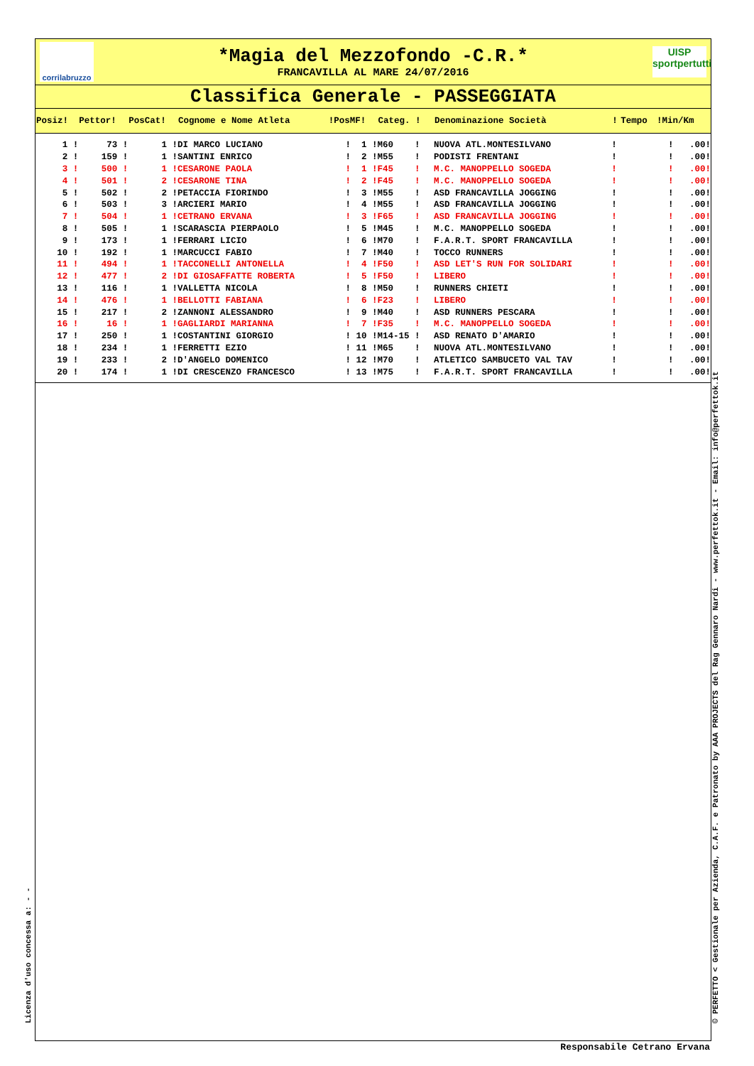corrilabruzzo
*Magia del Mezzofondo -C.R.*
FRANCAVILLA AL MARE 24/07/2016
UISP
sportpertutti
Classifica Generale - PASSEGGIATA
| Posiz! | Pettor! | PosCat! | Cognome e Nome Atleta | !PosMF! | Categ. ! | Denominazione Società | ! | Tempo | !Min/Km |
| --- | --- | --- | --- | --- | --- | --- | --- | --- | --- |
| 1 ! | 73 ! | 1 ! | DI MARCO LUCIANO | ! 1 ! | M60 ! | NUOVA ATL.MONTESILVANO | ! | | ! .00! |
| 2 ! | 159 ! | 1 ! | SANTINI ENRICO | ! 2 ! | M55 ! | PODISTI FRENTANI | ! | | ! .00! |
| 3 ! | 500 ! | 1 ! | CESARONE PAOLA | ! 1 ! | F45 ! | M.C. MANOPPELLO SOGEDA | ! | | ! .00! |
| 4 ! | 501 ! | 2 ! | CESARONE TINA | ! 2 ! | F45 ! | M.C. MANOPPELLO SOGEDA | ! | | ! .00! |
| 5 ! | 502 ! | 2 ! | PETACCIA FIORINDO | ! 3 ! | M55 ! | ASD FRANCAVILLA JOGGING | ! | | ! .00! |
| 6 ! | 503 ! | 3 ! | ARCIERI MARIO | ! 4 ! | M55 ! | ASD FRANCAVILLA JOGGING | ! | | ! .00! |
| 7 ! | 504 ! | 1 ! | CETRANO ERVANA | ! 3 ! | F65 ! | ASD FRANCAVILLA JOGGING | ! | | ! .00! |
| 8 ! | 505 ! | 1 ! | SCARASCIA PIERPAOLO | ! 5 ! | M45 ! | M.C. MANOPPELLO SOGEDA | ! | | ! .00! |
| 9 ! | 173 ! | 1 ! | FERRARI LICIO | ! 6 ! | M70 ! | F.A.R.T. SPORT FRANCAVILLA | ! | | ! .00! |
| 10 ! | 192 ! | 1 ! | MARCUCCI FABIO | ! 7 ! | M40 ! | TOCCO RUNNERS | ! | | ! .00! |
| 11 ! | 494 ! | 1 ! | TACCONELLI ANTONELLA | ! 4 ! | F50 ! | ASD LET'S RUN FOR SOLIDARI | ! | | ! .00! |
| 12 ! | 477 ! | 2 ! | DI GIOSAFFATTE ROBERTA | ! 5 ! | F50 ! | LIBERO | ! | | ! .00! |
| 13 ! | 116 ! | 1 ! | VALLETTA NICOLA | ! 8 ! | M50 ! | RUNNERS CHIETI | ! | | ! .00! |
| 14 ! | 476 ! | 1 ! | BELLOTTI FABIANA | ! 6 ! | F23 ! | LIBERO | ! | | ! .00! |
| 15 ! | 217 ! | 2 ! | ZANNONI ALESSANDRO | ! 9 ! | M40 ! | ASD RUNNERS PESCARA | ! | | ! .00! |
| 16 ! | 16 ! | 1 ! | GAGLIARDI MARIANNA | ! 7 ! | F35 ! | M.C. MANOPPELLO SOGEDA | ! | | ! .00! |
| 17 ! | 250 ! | 1 ! | COSTANTINI GIORGIO | ! 10 ! | M14-15 ! | ASD RENATO D'AMARIO | ! | | ! .00! |
| 18 ! | 234 ! | 1 ! | FERRETTI EZIO | ! 11 ! | M65 ! | NUOVA ATL.MONTESILVANO | ! | | ! .00! |
| 19 ! | 233 ! | 2 ! | D'ANGELO DOMENICO | ! 12 ! | M70 ! | ATLETICO SAMBUCETO VAL TAV | ! | | ! .00! |
| 20 ! | 174 ! | 1 ! | DI CRESCENZO FRANCESCO | ! 13 ! | M75 ! | F.A.R.T. SPORT FRANCAVILLA | ! | | ! .00! |
Licenza d'uso concessa a: - - © PERFETTO < Gestionale per Azienda, C.A.F. e Patronato by AAA PROJECTS del Rag Gennaro Nardi - www.perfettok.it - Email: info@perfettok.it
Responsabile Cetrano Ervana